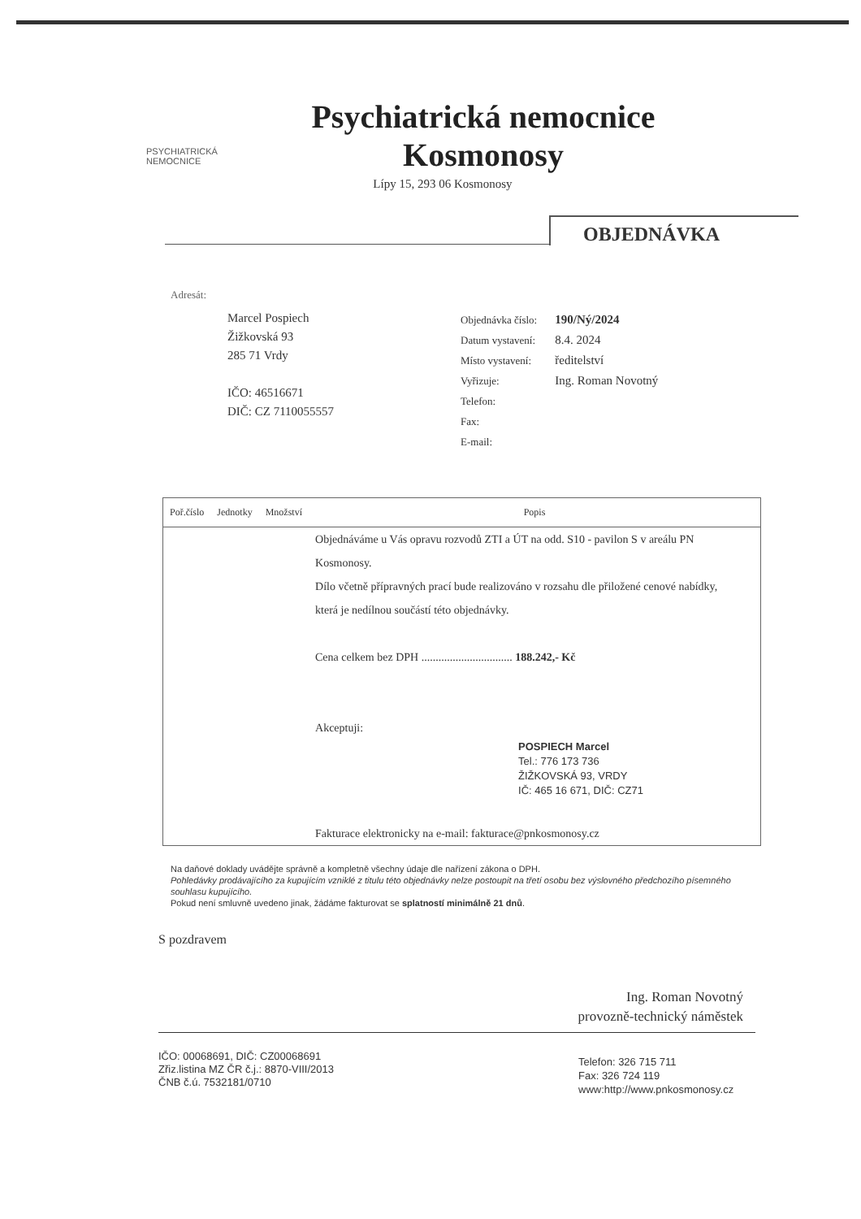PSYCHIATRICKÁ
NEMOCNICE
Psychiatrická nemocnice Kosmonosy
Lípy 15, 293 06 Kosmonosy
OBJEDNÁVKA
Adresát:
Marcel Pospiech
Žižkovská 93
285 71 Vrdy
IČO: 46516671
DIČ: CZ 7110055557
| Objednávka číslo: | 190/Ný/2024 |
| Datum vystavení: | 8.4. 2024 |
| Místo vystavení: | ředitelství |
| Vyřizuje: | Ing. Roman Novotný |
| Telefon: | |
| Fax: | |
| E-mail: | |
| Poř.číslo | Jednotky | Množství | Popis |
| --- | --- | --- | --- |
| | | | Objednáváme u Vás opravu rozvodů ZTI a ÚT na odd. S10 - pavilon S v areálu PN Kosmonosy. Dílo včetně přípravných prací bude realizováno v rozsahu dle přiložené cenové nabídky, která je nedílnou součástí této objednávky. Cena celkem bez DPH ................................ 188.242,- Kč Akceptuji: POSPIECH Marcel Tel.: 776 173 736 ŽIŽKOVSKÁ 93, VRDY IČ: 465 16 671, DIČ: CZ71 Fakturace elektronicky na e-mail: fakturace@pnkosmonosy.cz |
Na daňové doklady uvádějte správně a kompletně všechny údaje dle nařízení zákona o DPH.
Pohledávky prodávajícího za kupujícím vzniklé z titulu této objednávky nelze postoupit na třetí osobu bez výslovného předchozího písemného souhlasu kupujícího.
Pokud není smluvně uvedeno jinak, žádáme fakturovat se splatností minimálně 21 dnů.
S pozdravem
Ing. Roman Novotný
provozně-technický náměstek
IČO: 00068691, DIČ: CZ00068691
Zřiz.listina MZ ČR č.j.: 8870-VIII/2013
ČNB č.ú. 7532181/0710
Telefon: 326 715 711
Fax: 326 724 119
www:http://www.pnkosmonosy.cz